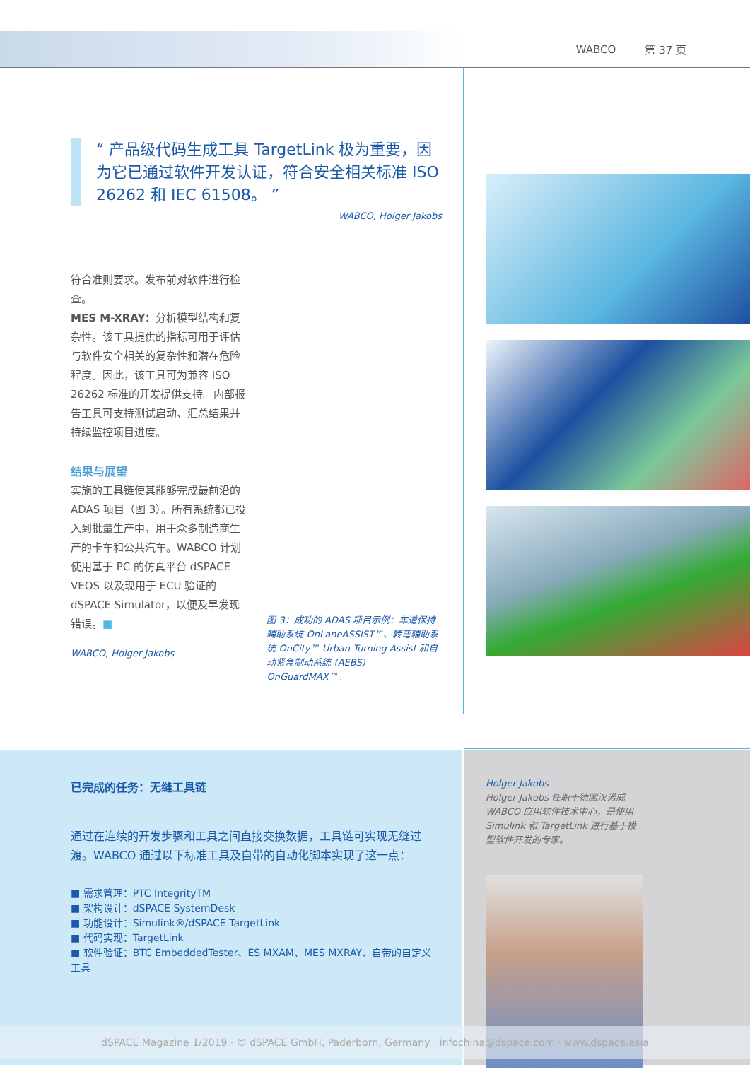WABCO 第 37 页
“ 产品级代码生成工具 TargetLink 极为重要，因为它已通过软件开发认证，符合安全相关标准 ISO 26262 和 IEC 61508。 ”
WABCO, Holger Jakobs
符合准则要求。发布前对软件进行检查。
MES M-XRAY：分析模型结构和复杂性。该工具提供的指标可用于评估与软件安全相关的复杂性和潜在危险程度。因此，该工具可为兼容 ISO 26262 标准的开发提供支持。内部报告工具可支持测试启动、汇总结果并持续监控项目进度。
结果与展望
实施的工具链使其能够完成最前沿的 ADAS 项目（图 3）。所有系统都已投入到批量生产中，用于众多制造商生产的卡车和公共汽车。WABCO 计划使用基于 PC 的仿真平台 dSPACE VEOS 以及现用于 ECU 验证的 dSPACE Simulator，以便及早发现错误。■
WABCO, Holger Jakobs
图 3：成功的 ADAS 项目示例：车道保持辅助系统 OnLaneASSIST™、转弯辅助系统 OnCity™ Urban Turning Assist 和自动紧急制动系统 (AEBS) OnGuardMAX™。
已完成的任务：无缝工具链
通过在连续的开发步骤和工具之间直接交换数据，工具链可实现无缝过渡。WABCO 通过以下标准工具及自带的自动化脚本实现了这一点：
■ 需求管理：PTC IntegrityTM
■ 架构设计：dSPACE SystemDesk
■ 功能设计：Simulink®/dSPACE TargetLink
■ 代码实现：TargetLink
■ 软件验证：BTC EmbeddedTester、ES MXAM、MES MXRAY、自带的自定义工具
Holger Jakobs
Holger Jakobs 任职于德国汉诺威
WABCO 应用软件技术中心，是使用
Simulink 和 TargetLink 进行基于模
型软件开发的专家。
dSPACE Magazine 1/2019 · © dSPACE GmbH, Paderborn, Germany · infochina@dspace.com · www.dspace.asia